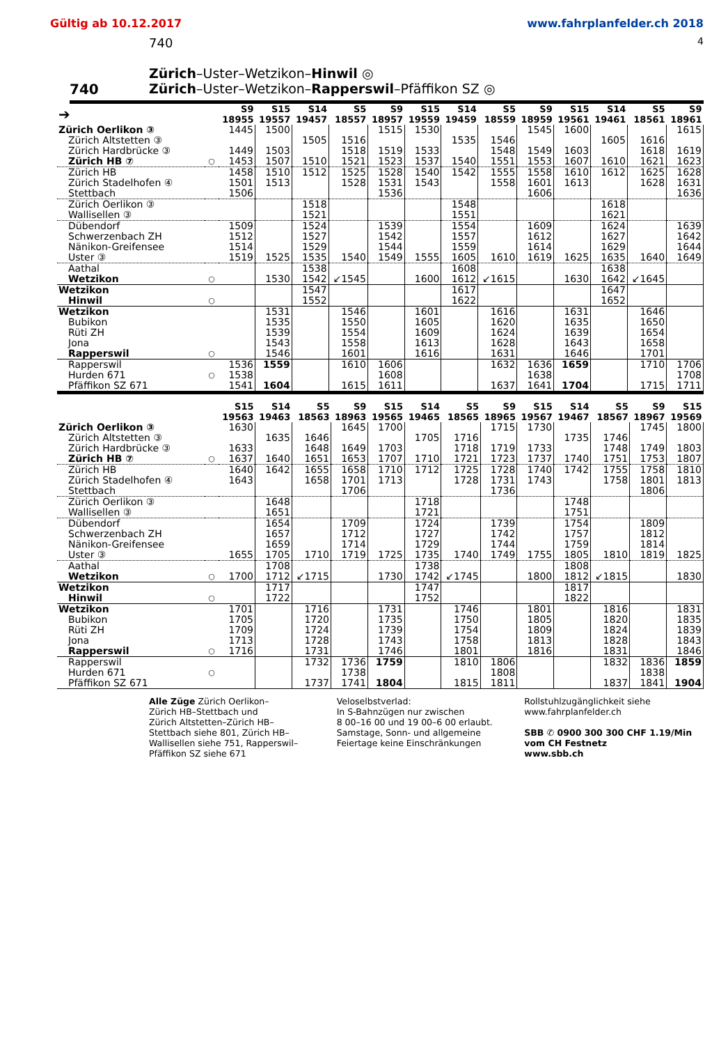Gültig ab 10.12.2017 www.fahrplanfelder.ch 2018
740 4
740
Zürich–Uster–Wetzikon–Hinwil ◎
Zürich–Uster–Wetzikon–Rapperswil–Pfäffikon SZ ◎
| ➔ | | S9 18955 | S15 19557 | S14 19457 | S5 18557 | S9 18957 | S15 19559 | S14 19459 | S5 18559 | S9 18959 | S15 19561 | S14 19461 | S5 18561 | S9 18961 |
| --- | --- | --- | --- | --- | --- | --- | --- | --- | --- | --- | --- | --- | --- | --- |
| Zürich Oerlikon ③ | | 1445 | 1500 | | | 1515 | 1530 | | | 1545 | 1600 | | | 1615 |
| Zürich Altstetten ③ | | | | 1505 | 1516 | | | 1535 | 1546 | | | 1605 | 1616 | |
| Zürich Hardbrücke ③ | | 1449 | 1503 | | 1518 | 1519 | 1533 | | 1548 | 1549 | 1603 | | 1618 | 1619 |
| Zürich HB ⑦ | ○ | 1453 | 1507 | 1510 | 1521 | 1523 | 1537 | 1540 | 1551 | 1553 | 1607 | 1610 | 1621 | 1623 |
| Zürich HB | | 1458 | 1510 | 1512 | 1525 | 1528 | 1540 | 1542 | 1555 | 1558 | 1610 | 1612 | 1625 | 1628 |
| Zürich Stadelhofen ④ | | 1501 | 1513 | | 1528 | 1531 | 1543 | | 1558 | 1601 | 1613 | | 1628 | 1631 |
| Stettbach | | 1506 | | | | 1536 | | | | 1606 | | | | 1636 |
| Zürich Oerlikon ③ | | | | 1518 | | | | 1548 | | | | 1618 | | |
| Wallisellen ③ | | | | 1521 | | | | 1551 | | | | 1621 | | |
| Dübendorf | | 1509 | | 1524 | | 1539 | | 1554 | | 1609 | | 1624 | | 1639 |
| Schwerzenbach ZH | | 1512 | | 1527 | | 1542 | | 1557 | | 1612 | | 1627 | | 1642 |
| Nänikon-Greifensee | | 1514 | | 1529 | | 1544 | | 1559 | | 1614 | | 1629 | | 1644 |
| Uster ③ | | 1519 | 1525 | 1535 | 1540 | 1549 | 1555 | 1605 | 1610 | 1619 | 1625 | 1635 | 1640 | 1649 |
| Aathal | | | | 1538 | | | | 1608 | | | | 1638 | | |
| Wetzikon | ○ | | 1530 | 1542 | ↙1545 | | 1600 | 1612 | ↙1615 | | 1630 | 1642 | ↙1645 | |
| Wetzikon | | | | 1547 | | | | 1617 | | | | 1647 | | |
| Hinwil | ○ | | | 1552 | | | | 1622 | | | | 1652 | | |
| Wetzikon | | | 1531 | | 1546 | | 1601 | | 1616 | | 1631 | | 1646 | |
| Bubikon | | | 1535 | | 1550 | | 1605 | | 1620 | | 1635 | | 1650 | |
| Rüti ZH | | | 1539 | | 1554 | | 1609 | | 1624 | | 1639 | | 1654 | |
| Jona | | | 1543 | | 1558 | | 1613 | | 1628 | | 1643 | | 1658 | |
| Rapperswil | ○ | | 1546 | | 1601 | | 1616 | | 1631 | | 1646 | | 1701 | |
| Rapperswil | | 1536 | 1559 | | 1610 | 1606 | | | 1632 | 1636 | 1659 | | 1710 | 1706 |
| Hurden 671 | ○ | 1538 | | | | 1608 | | | | 1638 | | | | 1708 |
| Pfäffikon SZ 671 | | 1541 | 1604 | | 1615 | 1611 | | | 1637 | 1641 | 1704 | | 1715 | 1711 |
| | | S15 19563 | S14 19463 | S5 18563 | S9 18963 | S15 19565 | S14 19465 | S5 18565 | S9 18965 | S15 19567 | S14 19467 | S5 18567 | S9 18967 | S15 19569 |
| --- | --- | --- | --- | --- | --- | --- | --- | --- | --- | --- | --- | --- | --- | --- |
| Zürich Oerlikon ③ | | 1630 | | | 1645 | 1700 | | | 1715 | 1730 | | | 1745 | 1800 |
| Zürich Altstetten ③ | | | 1635 | 1646 | | | 1705 | 1716 | | | 1735 | 1746 | | |
| Zürich Hardbrücke ③ | | 1633 | | 1648 | 1649 | 1703 | | 1718 | 1719 | 1733 | | 1748 | 1749 | 1803 |
| Zürich HB ⑦ | ○ | 1637 | 1640 | 1651 | 1653 | 1707 | 1710 | 1721 | 1723 | 1737 | 1740 | 1751 | 1753 | 1807 |
| Zürich HB | | 1640 | 1642 | 1655 | 1658 | 1710 | 1712 | 1725 | 1728 | 1740 | 1742 | 1755 | 1758 | 1810 |
| Zürich Stadelhofen ④ | | 1643 | | 1658 | 1701 | 1713 | | 1728 | 1731 | 1743 | | 1758 | 1801 | 1813 |
| Stettbach | | | | | 1706 | | | | 1736 | | | | 1806 | |
| Zürich Oerlikon ③ | | | 1648 | | | | 1718 | | | | 1748 | | | |
| Wallisellen ③ | | | 1651 | | | | 1721 | | | | 1751 | | | |
| Dübendorf | | | 1654 | | 1709 | | 1724 | | 1739 | | 1754 | | 1809 | |
| Schwerzenbach ZH | | | 1657 | | 1712 | | 1727 | | 1742 | | 1757 | | 1812 | |
| Nänikon-Greifensee | | | 1659 | | 1714 | | 1729 | | 1744 | | 1759 | | 1814 | |
| Uster ③ | | 1655 | 1705 | 1710 | 1719 | 1725 | 1735 | 1740 | 1749 | 1755 | 1805 | 1810 | 1819 | 1825 |
| Aathal | | | 1708 | | | | 1738 | | | | 1808 | | | |
| Wetzikon | ○ | 1700 | 1712 | ↙1715 | | 1730 | 1742 | ↙1745 | | 1800 | 1812 | ↙1815 | | 1830 |
| Wetzikon | | | 1717 | | | | 1747 | | | | 1817 | | | |
| Hinwil | ○ | | 1722 | | | | 1752 | | | | 1822 | | | |
| Wetzikon | | 1701 | | 1716 | | 1731 | | 1746 | | 1801 | | 1816 | | 1831 |
| Bubikon | | 1705 | | 1720 | | 1735 | | 1750 | | 1805 | | 1820 | | 1835 |
| Rüti ZH | | 1709 | | 1724 | | 1739 | | 1754 | | 1809 | | 1824 | | 1839 |
| Jona | | 1713 | | 1728 | | 1743 | | 1758 | | 1813 | | 1828 | | 1843 |
| Rapperswil | ○ | 1716 | | 1731 | | 1746 | | 1801 | | 1816 | | 1831 | | 1846 |
| Rapperswil | | | | 1732 | 1736 | 1759 | | 1810 | 1806 | | | 1832 | 1836 | 1859 |
| Hurden 671 | ○ | | | | 1738 | | | | 1808 | | | | 1838 | |
| Pfäffikon SZ 671 | | | | 1737 | 1741 | 1804 | | 1815 | 1811 | | | 1837 | 1841 | 1904 |
Alle Züge Zürich Oerlikon–
Zürich HB–Stettbach und
Zürich Altstetten–Zürich HB–
Stettbach siehe 801, Zürich HB–
Wallisellen siehe 751, Rapperswil–
Pfäffikon SZ siehe 671
Veloselbstverlad:
In S-Bahnzügen nur zwischen
8 00–16 00 und 19 00–6 00 erlaubt.
Samstage, Sonn- und allgemeine
Feiertage keine Einschränkungen
Rollstuhlzugänglichkeit siehe
www.fahrplanfelder.ch
SBB ✆ 0900 300 300 CHF 1.19/Min
vom CH Festnetz
www.sbb.ch